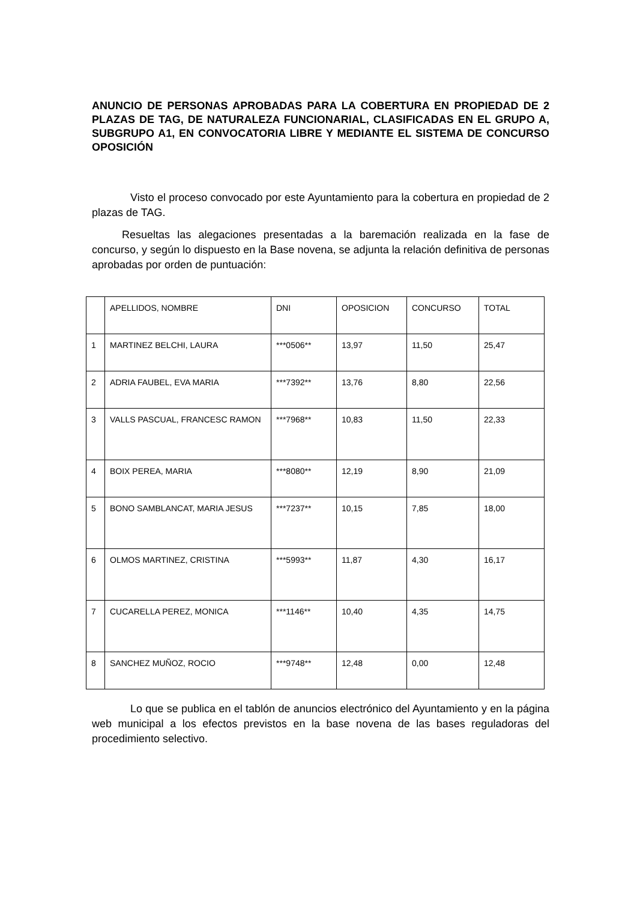ANUNCIO DE PERSONAS APROBADAS PARA LA COBERTURA EN PROPIEDAD DE 2 PLAZAS DE TAG, DE NATURALEZA FUNCIONARIAL, CLASIFICADAS EN EL GRUPO A, SUBGRUPO A1, EN CONVOCATORIA LIBRE Y MEDIANTE EL SISTEMA DE CONCURSO OPOSICIÓN
Visto el proceso convocado por este Ayuntamiento para la cobertura en propiedad de 2 plazas de TAG.
Resueltas las alegaciones presentadas a la baremación realizada en la fase de concurso, y según lo dispuesto en la Base novena, se adjunta la relación definitiva de personas aprobadas por orden de puntuación:
| | APELLIDOS, NOMBRE | DNI | OPOSICION | CONCURSO | TOTAL |
| 1 | MARTINEZ BELCHI, LAURA | ***0506** | 13,97 | 11,50 | 25,47 |
| 2 | ADRIA FAUBEL, EVA MARIA | ***7392** | 13,76 | 8,80 | 22,56 |
| 3 | VALLS PASCUAL, FRANCESC RAMON | ***7968** | 10,83 | 11,50 | 22,33 |
| 4 | BOIX PEREA, MARIA | ***8080** | 12,19 | 8,90 | 21,09 |
| 5 | BONO SAMBLANCAT, MARIA JESUS | ***7237** | 10,15 | 7,85 | 18,00 |
| 6 | OLMOS MARTINEZ, CRISTINA | ***5993** | 11,87 | 4,30 | 16,17 |
| 7 | CUCARELLA PEREZ, MONICA | ***1146** | 10,40 | 4,35 | 14,75 |
| 8 | SANCHEZ MUÑOZ, ROCIO | ***9748** | 12,48 | 0,00 | 12,48 |
Lo que se publica en el tablón de anuncios electrónico del Ayuntamiento y en la página web municipal a los efectos previstos en la base novena de las bases reguladoras del procedimiento selectivo.